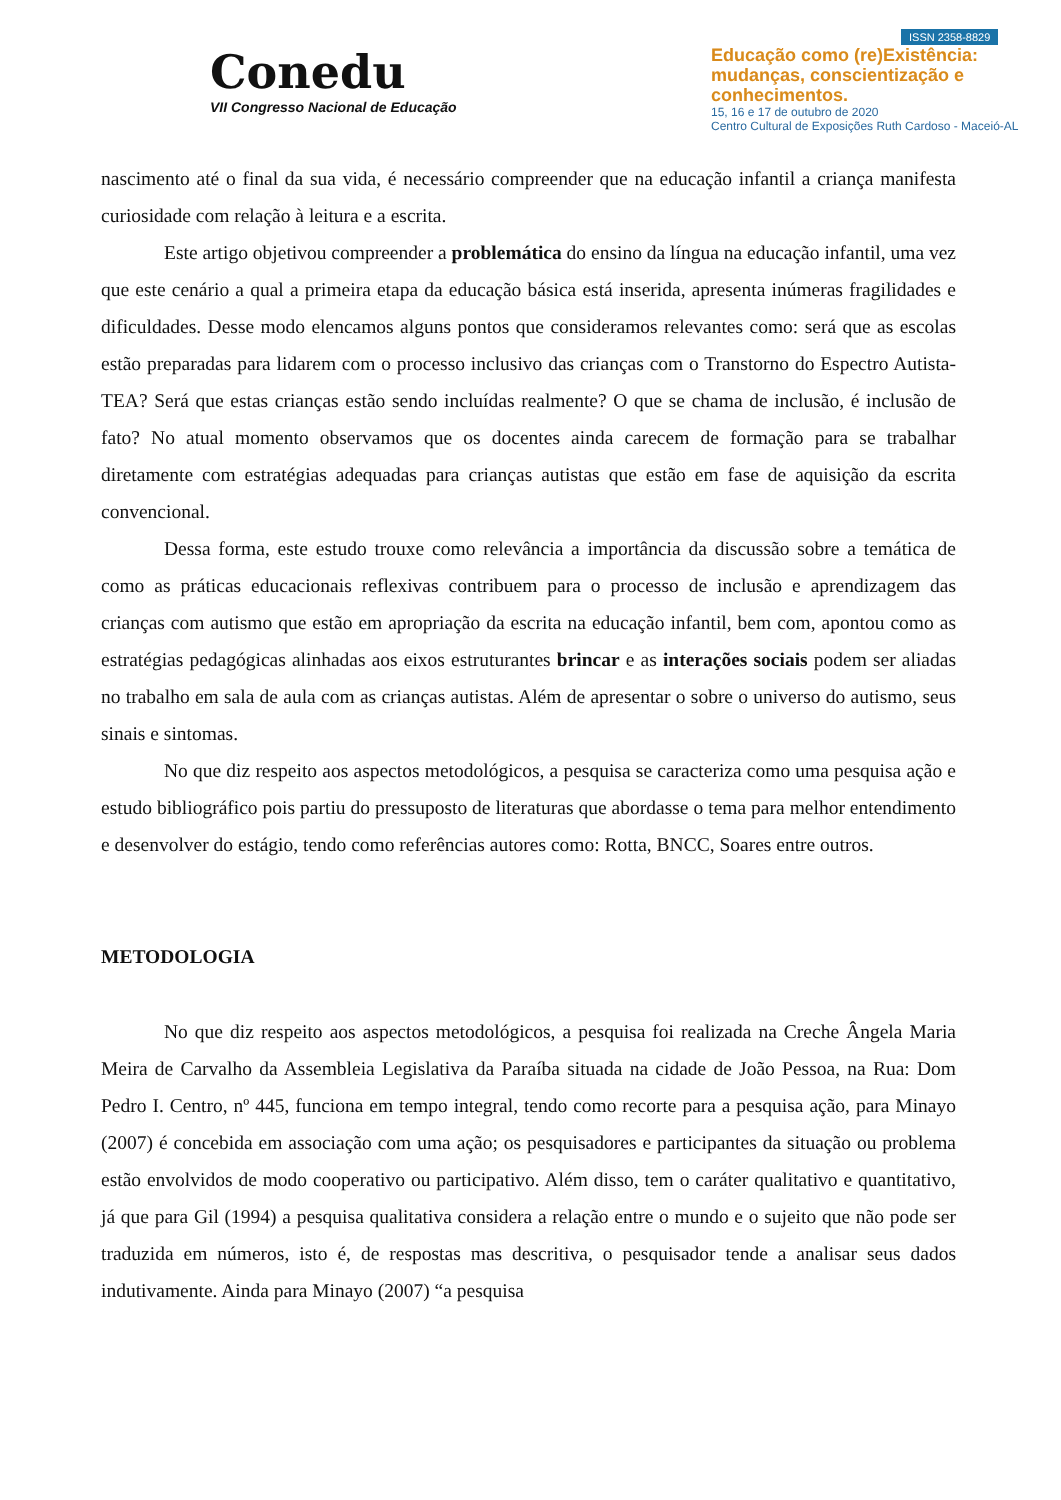Conedu
VII Congresso Nacional de Educação
ISSN 2358-8829
Educação como (re)Existência: mudanças, conscientização e conhecimentos.
15, 16 e 17 de outubro de 2020
Centro Cultural de Exposições Ruth Cardoso - Maceió-AL
nascimento até o final da sua vida, é necessário compreender que na educação infantil a criança manifesta curiosidade com relação à leitura e a escrita.
Este artigo objetivou compreender a problemática do ensino da língua na educação infantil, uma vez que este cenário a qual a primeira etapa da educação básica está inserida, apresenta inúmeras fragilidades e dificuldades. Desse modo elencamos alguns pontos que consideramos relevantes como: será que as escolas estão preparadas para lidarem com o processo inclusivo das crianças com o Transtorno do Espectro Autista-TEA? Será que estas crianças estão sendo incluídas realmente? O que se chama de inclusão, é inclusão de fato? No atual momento observamos que os docentes ainda carecem de formação para se trabalhar diretamente com estratégias adequadas para crianças autistas que estão em fase de aquisição da escrita convencional.
Dessa forma, este estudo trouxe como relevância a importância da discussão sobre a temática de como as práticas educacionais reflexivas contribuem para o processo de inclusão e aprendizagem das crianças com autismo que estão em apropriação da escrita na educação infantil, bem com, apontou como as estratégias pedagógicas alinhadas aos eixos estruturantes brincar e as interações sociais podem ser aliadas no trabalho em sala de aula com as crianças autistas. Além de apresentar o sobre o universo do autismo, seus sinais e sintomas.
No que diz respeito aos aspectos metodológicos, a pesquisa se caracteriza como uma pesquisa ação e estudo bibliográfico pois partiu do pressuposto de literaturas que abordasse o tema para melhor entendimento e desenvolver do estágio, tendo como referências autores como: Rotta, BNCC, Soares entre outros.
METODOLOGIA
No que diz respeito aos aspectos metodológicos, a pesquisa foi realizada na Creche Ângela Maria Meira de Carvalho da Assembleia Legislativa da Paraíba situada na cidade de João Pessoa, na Rua: Dom Pedro I. Centro, nº 445, funciona em tempo integral, tendo como recorte para a pesquisa ação, para Minayo (2007) é concebida em associação com uma ação; os pesquisadores e participantes da situação ou problema estão envolvidos de modo cooperativo ou participativo. Além disso, tem o caráter qualitativo e quantitativo, já que para Gil (1994) a pesquisa qualitativa considera a relação entre o mundo e o sujeito que não pode ser traduzida em números, isto é, de respostas mas descritiva, o pesquisador tende a analisar seus dados indutivamente. Ainda para Minayo (2007) “a pesquisa